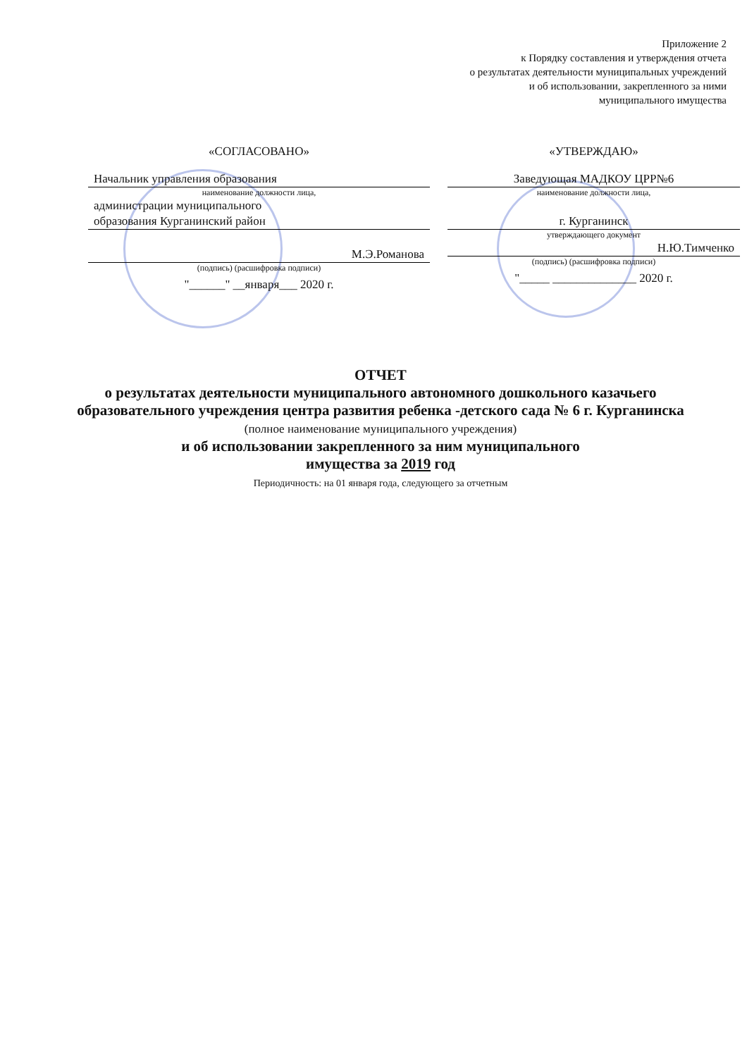Приложение 2
к Порядку составления и утверждения отчета
о результатах деятельности муниципальных учреждений
и об использовании, закрепленного за ними
муниципального имущества
«СОГЛАСОВАНО»
Начальник управления образования
наименование должности лица,
администрации муниципального
образования Курганинский район
М.Э.Романова
(подпись) (расшифровка подписи)
"______" __января___ 2020 г.
«УТВЕРЖДАЮ»
Заведующая МАДКОУ ЦРР№6
наименование должности лица,
г. Курганинск
утверждающего документ
Н.Ю.Тимченко
(подпись) (расшифровка подписи)
"_____ ______________ 2020 г.
ОТЧЕТ
о результатах деятельности муниципального автономного дошкольного казачьего образовательного учреждения центра развития ребенка -детского сада № 6 г. Курганинска
(полное наименование муниципального учреждения)
и об использовании закрепленного за ним муниципального
имущества за 2019 год
Периодичность: на 01 января года, следующего за отчетным